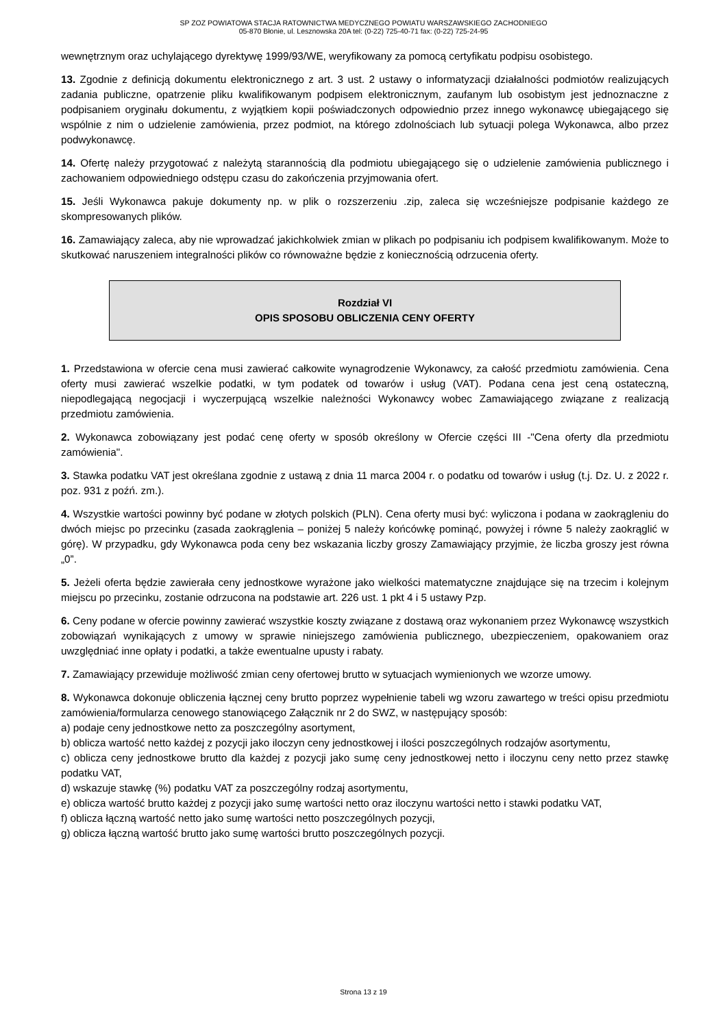SP ZOZ POWIATOWA STACJA RATOWNICTWA MEDYCZNEGO POWIATU WARSZAWSKIEGO ZACHODNIEGO
05-870 Błonie, ul. Lesznowska 20A tel: (0-22) 725-40-71 fax: (0-22) 725-24-95
wewnętrznym oraz uchylającego dyrektywę 1999/93/WE, weryfikowany za pomocą certyfikatu podpisu osobistego.
13. Zgodnie z definicją dokumentu elektronicznego z art. 3 ust. 2 ustawy o informatyzacji działalności podmiotów realizujących zadania publiczne, opatrzenie pliku kwalifikowanym podpisem elektronicznym, zaufanym lub osobistym jest jednoznaczne z podpisaniem oryginału dokumentu, z wyjątkiem kopii poświadczonych odpowiednio przez innego wykonawcę ubiegającego się wspólnie z nim o udzielenie zamówienia, przez podmiot, na którego zdolnościach lub sytuacji polega Wykonawca, albo przez podwykonawcę.
14. Ofertę należy przygotować z należytą starannością dla podmiotu ubiegającego się o udzielenie zamówienia publicznego i zachowaniem odpowiedniego odstępu czasu do zakończenia przyjmowania ofert.
15. Jeśli Wykonawca pakuje dokumenty np. w plik o rozszerzeniu .zip, zaleca się wcześniejsze podpisanie każdego ze skompresowanych plików.
16. Zamawiający zaleca, aby nie wprowadzać jakichkolwiek zmian w plikach po podpisaniu ich podpisem kwalifikowanym. Może to skutkować naruszeniem integralności plików co równoważne będzie z koniecznością odrzucenia oferty.
Rozdział VI
OPIS SPOSOBU OBLICZENIA CENY OFERTY
1. Przedstawiona w ofercie cena musi zawierać całkowite wynagrodzenie Wykonawcy, za całość przedmiotu zamówienia. Cena oferty musi zawierać wszelkie podatki, w tym podatek od towarów i usług (VAT). Podana cena jest ceną ostateczną, niepodlegającą negocjacji i wyczerpującą wszelkie należności Wykonawcy wobec Zamawiającego związane z realizacją przedmiotu zamówienia.
2. Wykonawca zobowiązany jest podać cenę oferty w sposób określony w Ofercie części III -"Cena oferty dla przedmiotu zamówienia".
3. Stawka podatku VAT jest określana zgodnie z ustawą z dnia 11 marca 2004 r. o podatku od towarów i usług (t.j. Dz. U. z 2022 r. poz. 931 z poźń. zm.).
4. Wszystkie wartości powinny być podane w złotych polskich (PLN). Cena oferty musi być: wyliczona i podana w zaokrągleniu do dwóch miejsc po przecinku (zasada zaokrąglenia – poniżej 5 należy końcówkę pominąć, powyżej i równe 5 należy zaokrąglić w górę). W przypadku, gdy Wykonawca poda ceny bez wskazania liczby groszy Zamawiający przyjmie, że liczba groszy jest równa „0”.
5. Jeżeli oferta będzie zawierała ceny jednostkowe wyrażone jako wielkości matematyczne znajdujące się na trzecim i kolejnym miejscu po przecinku, zostanie odrzucona na podstawie art. 226 ust. 1 pkt 4 i 5 ustawy Pzp.
6. Ceny podane w ofercie powinny zawierać wszystkie koszty związane z dostawą oraz wykonaniem przez Wykonawcę wszystkich zobowiązań wynikających z umowy w sprawie niniejszego zamówienia publicznego, ubezpieczeniem, opakowaniem oraz uwzględniać inne opłaty i podatki, a także ewentualne upusty i rabaty.
7. Zamawiający przewiduje możliwość zmian ceny ofertowej brutto w sytuacjach wymienionych we wzorze umowy.
8. Wykonawca dokonuje obliczenia łącznej ceny brutto poprzez wypełnienie tabeli wg wzoru zawartego w treści opisu przedmiotu zamówienia/formularza cenowego stanowiącego Załącznik nr 2 do SWZ, w następujący sposób:
a) podaje ceny jednostkowe netto za poszczególny asortyment,
b) oblicza wartość netto każdej z pozycji jako iloczyn ceny jednostkowej i ilości poszczególnych rodzajów asortymentu,
c) oblicza ceny jednostkowe brutto dla każdej z pozycji jako sumę ceny jednostkowej netto i iloczynu ceny netto przez stawkę podatku VAT,
d) wskazuje stawkę (%) podatku VAT za poszczególny rodzaj asortymentu,
e) oblicza wartość brutto każdej z pozycji jako sumę wartości netto oraz iloczynu wartości netto i stawki podatku VAT,
f) oblicza łączną wartość netto jako sumę wartości netto poszczególnych pozycji,
g) oblicza łączną wartość brutto jako sumę wartości brutto poszczególnych pozycji.
Strona 13 z 19